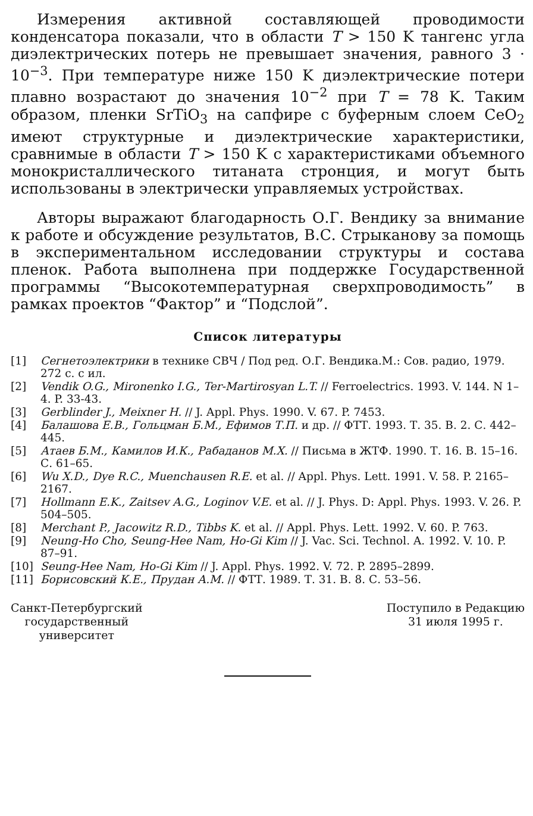Измерения активной составляющей проводимости конденсатора показали, что в области T > 150 K тангенс угла диэлектрических потерь не превышает значения, равного 3 · 10<sup>−3</sup>. При температуре ниже 150 K диэлектрические потери плавно возрастают до значения 10<sup>−2</sup> при T = 78 K. Таким образом, пленки SrTiO<sub>3</sub> на сапфире с буферным слоем CeO<sub>2</sub> имеют структурные и диэлектрические характеристики, сравнимые в области T > 150 K с характеристиками объемного монокристаллического титаната стронция, и могут быть использованы в электрически управляемых устройствах.
Авторы выражают благодарность О.Г. Вендику за внимание к работе и обсуждение результатов, В.С. Стрыканову за помощь в экспериментальном исследовании структуры и состава пленок. Работа выполнена при поддержке Государственной программы “Высокотемпературная сверхпроводимость” в рамках проектов “Фактор” и “Подслой”.
Список литературы
[1] Сегнетоэлектрики в технике СВЧ / Под ред. О.Г. Вендика.М.: Сов. радио, 1979. 272 с. с ил.
[2] Vendik O.G., Mironenko I.G., Ter-Martirosyan L.T. // Ferroelectrics. 1993. V. 144. N 1–4. P. 33-43.
[3] Gerblinder J., Meixner H. // J. Appl. Phys. 1990. V. 67. P. 7453.
[4] Балашова Е.В., Гольцман Б.М., Ефимов Т.П. и др. // ФТТ. 1993. Т. 35. В. 2. С. 442–445.
[5] Атаев Б.М., Камилов И.К., Рабаданов М.Х. // Письма в ЖТФ. 1990. Т. 16. В. 15–16. С. 61–65.
[6] Wu X.D., Dye R.C., Muenchausen R.E. et al. // Appl. Phys. Lett. 1991. V. 58. P. 2165–2167.
[7] Hollmann E.K., Zaitsev A.G., Loginov V.E. et al. // J. Phys. D: Appl. Phys. 1993. V. 26. P. 504–505.
[8] Merchant P., Jacowitz R.D., Tibbs K. et al. // Appl. Phys. Lett. 1992. V. 60. P. 763.
[9] Neung-Ho Cho, Seung-Hee Nam, Ho-Gi Kim // J. Vac. Sci. Technol. A. 1992. V. 10. P. 87–91.
[10] Seung-Hee Nam, Ho-Gi Kim // J. Appl. Phys. 1992. V. 72. P. 2895–2899.
[11] Борисовский К.Е., Прудан А.М. // ФТТ. 1989. Т. 31. В. 8. С. 53–56.
Санкт-Петербургский
государственный
университет
Поступило в Редакцию
31 июля 1995 г.